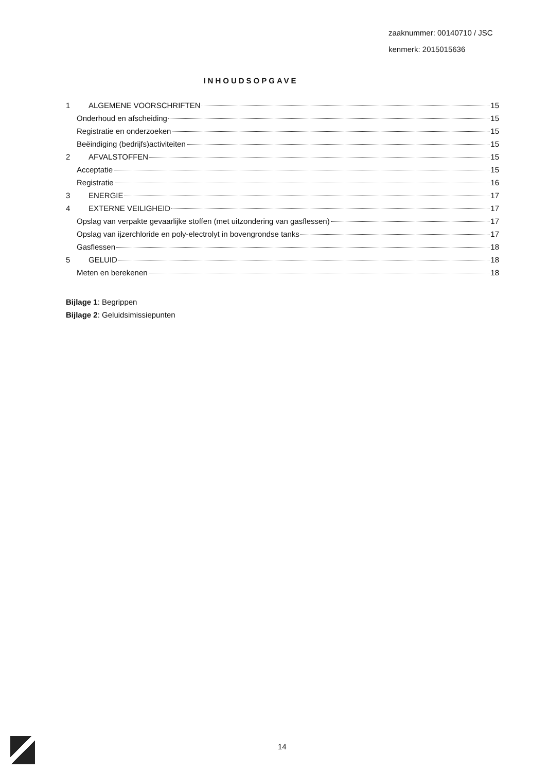zaaknummer: 00140710 / JSC
kenmerk: 2015015636
INHOUDSOPGAVE
1 ALGEMENE VOORSCHRIFTEN 15
Onderhoud en afscheiding 15
Registratie en onderzoeken 15
Beëindiging (bedrijfs)activiteiten 15
2 AFVALSTOFFEN 15
Acceptatie 15
Registratie 16
3 ENERGIE 17
4 EXTERNE VEILIGHEID 17
Opslag van verpakte gevaarlijke stoffen (met uitzondering van gasflessen) 17
Opslag van ijzerchloride en poly-electrolyt in bovengrondse tanks 17
Gasflessen 18
5 GELUID 18
Meten en berekenen 18
Bijlage 1: Begrippen
Bijlage 2: Geluidsimissiepunten
14